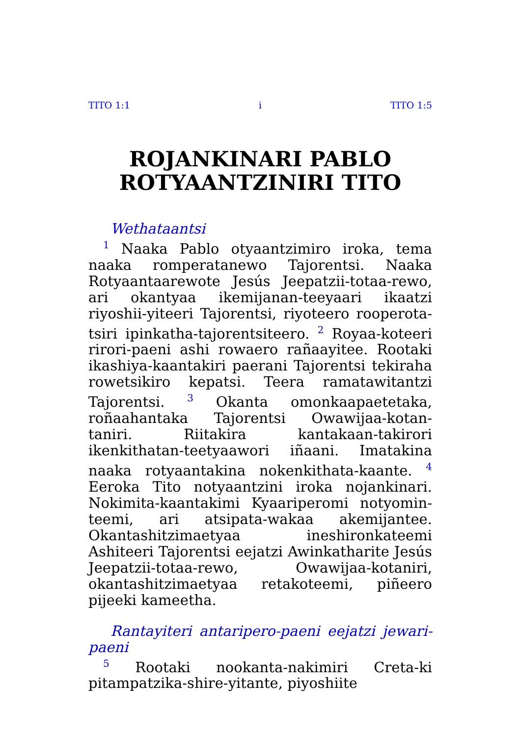TITO 1:1 i TITO 1:5
ROJANKINARI PABLO ROTYAANTZINIRI TITO
Wethataantsi
<sup>1</sup> Naaka Pablo otyaantzimiro iroka, tema naaka romperatanewo Tajorentsi. Naaka Rotyaantaarewote Jesús Jeepatzii-totaa-rewo, ari okantyaa ikemijanan-teeyaari ikaatzi riyoshii-yiteeri Tajorentsi, riyoteero rooperota-tsiri ipinkatha-tajorentsiteero. <sup>2</sup> Royaa-koteeri rirori-paeni ashi rowaero rañaayitee. Rootaki ikashiya-kaantakiri paerani Tajorentsi tekiraha rowetsikiro kepatsi. Teera ramatawitantzi Tajorentsi. <sup>3</sup> Okanta omonkaapaetetaka, roñaahantaka Tajorentsi Owawijaa-kotan-taniri. Riitakira kantakaan-takirori ikenkithatan-teetyaawori iñaani. Imatakina naaka rotyaantakina nokenkithata-kaante. <sup>4</sup> Eeroka Tito notyaantzini iroka nojankinari. Nokimita-kaantakimi Kyaariperomi notyomin-teemi, ari atsipata-wakaa akemijantee. Okantashitzimaetyaa ineshironkateemi Ashiteeri Tajorentsi eejatzi Awinkatharite Jesús Jeepatzii-totaa-rewo, Owawijaa-kotaniri, okantashitzimaetyaa retakoteemi, piñeero pijeeki kameetha.
Rantayiteri antaripero-paeni eejatzi jewari-paeni
<sup>5</sup> Rootaki nookanta-nakimiri Creta-ki pitampatzika-shire-yitante, piyoshiite